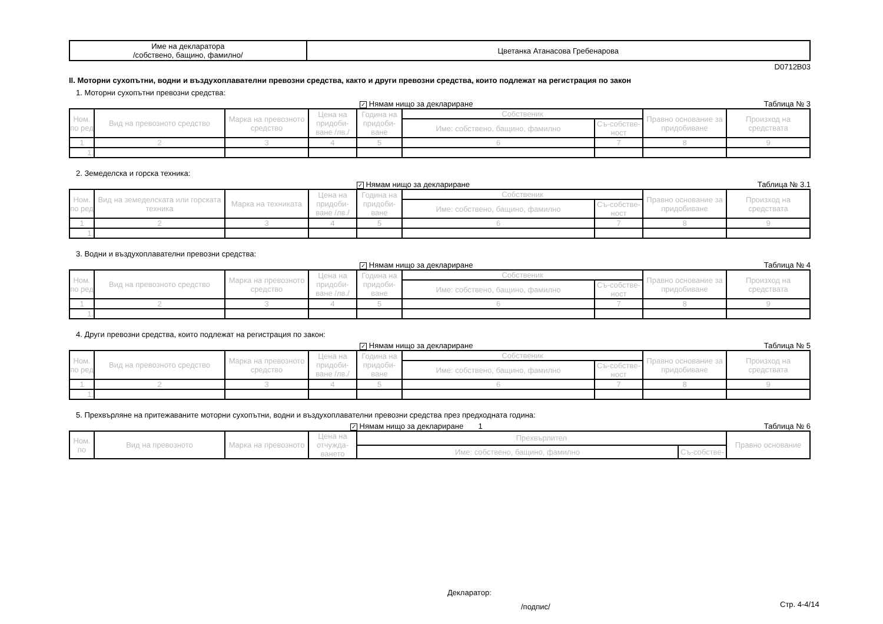| Име на декларатора /собствено, бащино, фамилно/ | Цветанка Атанасова Гребенарова |
D0712B03
II. Моторни сухопътни, водни и въздухоплавателни превозни средства, както и други превозни средства, които подлежат на регистрация по закон
1. Моторни сухопътни превозни средства:
✓ Нямам нищо за деклариране Таблица № 3
| Ном. по ред | Вид на превозното средство | Марка на превозното средство | Цена на придоби-ване /лв./ | Година на придоби-ване | Собственик | | Правно основание за придобиване | Произход на средствата |
| --- | --- | --- | --- | --- | --- | --- | --- | --- |
| | | | | | Име: собствено, бащино, фамилно | Съ-собстве-ност | | |
| 1 | 2 | 3 | 4 | 5 | 6 | 7 | 8 | 9 |
| 1. | | | | | | | | |
2. Земеделска и горска техника:
✓ Нямам нищо за деклариране Таблица № 3.1
| Ном. по ред | Вид на земеделската или горската техника | Марка на техниката | Цена на придоби-ване /лв./ | Година на придоби-ване | Собственик | | Правно основание за придобиване | Произход на средствата |
| --- | --- | --- | --- | --- | --- | --- | --- | --- |
| | | | | | Име: собствено, бащино, фамилно | Съ-собстве-ност | | |
| 1 | 2 | 3 | 4 | 5 | 6 | 7 | 8 | 9 |
| 1. | | | | | | | | |
3. Водни и въздухоплавателни превозни средства:
✓ Нямам нищо за деклариране Таблица № 4
| Ном. по ред | Вид на превозното средство | Марка на превозното средство | Цена на придоби-ване /лв./ | Година на придоби-ване | Собственик | | Правно основание за придобиване | Произход на средствата |
| --- | --- | --- | --- | --- | --- | --- | --- | --- |
| | | | | | Име: собствено, бащино, фамилно | Съ-собстве-ност | | |
| 1 | 2 | 3 | 4 | 5 | 6 | 7 | 8 | 9 |
| 1. | | | | | | | | |
4. Други превозни средства, които подлежат на регистрация по закон:
✓ Нямам нищо за деклариране Таблица № 5
| Ном. по ред | Вид на превозното средство | Марка на превозното средство | Цена на придоби-ване /лв./ | Година на придоби-ване | Собственик | | Правно основание за придобиване | Произход на средствата |
| --- | --- | --- | --- | --- | --- | --- | --- | --- |
| | | | | | Име: собствено, бащино, фамилно | Съ-собстве-ност | | |
| 1 | 2 | 3 | 4 | 5 | 6 | 7 | 8 | 9 |
| 1. | | | | | | | | |
5. Прехвърляне на притежаваните моторни сухопътни, водни и въздухоплавателни превозни средства през предходната година:
✓ Нямам нищо за деклариране 1 Таблица № 6
| Ном. по | Вид на превозното | Марка на превозното | Цена на отчужда-ването | Прехвърлител | | Правно основание |
| --- | --- | --- | --- | --- | --- | --- |
| | | | | Име: собствено, бащино, фамилно | Съ-собстве- | |
Декларатор:
/подпис/ Стр. 4-4/14